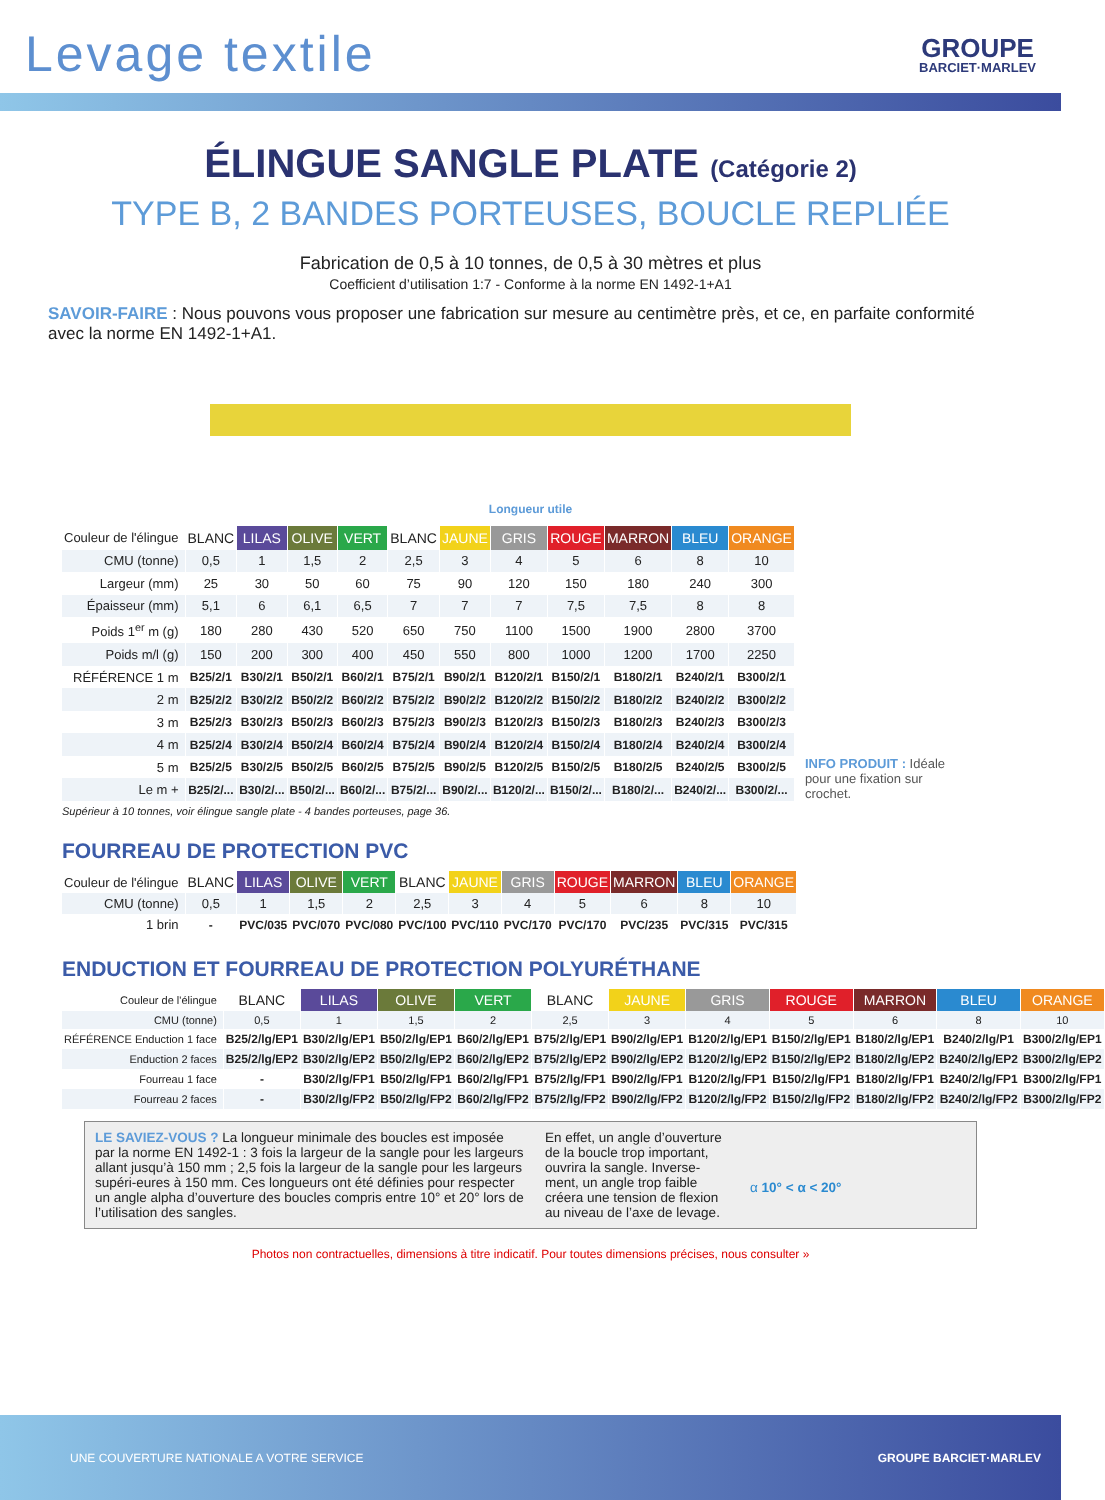Levage textile
GROUPE
BARCIET·MARLEV
ÉLINGUE SANGLE PLATE (Catégorie 2)
TYPE B, 2 BANDES PORTEUSES, BOUCLE REPLIÉE
Fabrication de 0,5 à 10 tonnes, de 0,5 à 30 mètres et plus
Coefficient d’utilisation 1:7 - Conforme à la norme EN 1492-1+A1
SAVOIR-FAIRE : Nous pouvons vous proposer une fabrication sur mesure au centimètre près, et ce, en parfaite conformité avec la norme EN 1492-1+A1.
Longueur utile
| Couleur de l'élingue | BLANC | LILAS | OLIVE | VERT | BLANC | JAUNE | GRIS | ROUGE | MARRON | BLEU | ORANGE |
| CMU (tonne) | 0,5 | 1 | 1,5 | 2 | 2,5 | 3 | 4 | 5 | 6 | 8 | 10 |
| Largeur (mm) | 25 | 30 | 50 | 60 | 75 | 90 | 120 | 150 | 180 | 240 | 300 |
| Épaisseur (mm) | 5,1 | 6 | 6,1 | 6,5 | 7 | 7 | 7 | 7,5 | 7,5 | 8 | 8 |
| Poids 1<sup>er</sup> m (g) | 180 | 280 | 430 | 520 | 650 | 750 | 1100 | 1500 | 1900 | 2800 | 3700 |
| Poids m/l (g) | 150 | 200 | 300 | 400 | 450 | 550 | 800 | 1000 | 1200 | 1700 | 2250 |
| RÉFÉRENCE 1 m | B25/2/1 | B30/2/1 | B50/2/1 | B60/2/1 | B75/2/1 | B90/2/1 | B120/2/1 | B150/2/1 | B180/2/1 | B240/2/1 | B300/2/1 |
| 2 m | B25/2/2 | B30/2/2 | B50/2/2 | B60/2/2 | B75/2/2 | B90/2/2 | B120/2/2 | B150/2/2 | B180/2/2 | B240/2/2 | B300/2/2 |
| 3 m | B25/2/3 | B30/2/3 | B50/2/3 | B60/2/3 | B75/2/3 | B90/2/3 | B120/2/3 | B150/2/3 | B180/2/3 | B240/2/3 | B300/2/3 |
| 4 m | B25/2/4 | B30/2/4 | B50/2/4 | B60/2/4 | B75/2/4 | B90/2/4 | B120/2/4 | B150/2/4 | B180/2/4 | B240/2/4 | B300/2/4 |
| 5 m | B25/2/5 | B30/2/5 | B50/2/5 | B60/2/5 | B75/2/5 | B90/2/5 | B120/2/5 | B150/2/5 | B180/2/5 | B240/2/5 | B300/2/5 |
| Le m + | B25/2/... | B30/2/... | B50/2/... | B60/2/... | B75/2/... | B90/2/... | B120/2/... | B150/2/... | B180/2/... | B240/2/... | B300/2/... |
INFO PRODUIT : Idéale pour une fixation sur crochet.
Supérieur à 10 tonnes, voir élingue sangle plate - 4 bandes porteuses, page 36.
FOURREAU DE PROTECTION PVC
| Couleur de l'élingue | BLANC | LILAS | OLIVE | VERT | BLANC | JAUNE | GRIS | ROUGE | MARRON | BLEU | ORANGE |
| CMU (tonne) | 0,5 | 1 | 1,5 | 2 | 2,5 | 3 | 4 | 5 | 6 | 8 | 10 |
| 1 brin | - | PVC/035 | PVC/070 | PVC/080 | PVC/100 | PVC/110 | PVC/170 | PVC/170 | PVC/235 | PVC/315 | PVC/315 |
ENDUCTION ET FOURREAU DE PROTECTION POLYURÉTHANE
| Couleur de l'élingue | BLANC | LILAS | OLIVE | VERT | BLANC | JAUNE | GRIS | ROUGE | MARRON | BLEU | ORANGE |
| CMU (tonne) | 0,5 | 1 | 1,5 | 2 | 2,5 | 3 | 4 | 5 | 6 | 8 | 10 |
| RÉFÉRENCE Enduction 1 face | B25/2/lg/EP1 | B30/2/lg/EP1 | B50/2/lg/EP1 | B60/2/lg/EP1 | B75/2/lg/EP1 | B90/2/lg/EP1 | B120/2/lg/EP1 | B150/2/lg/EP1 | B180/2/lg/EP1 | B240/2/lg/P1 | B300/2/lg/EP1 |
| Enduction 2 faces | B25/2/lg/EP2 | B30/2/lg/EP2 | B50/2/lg/EP2 | B60/2/lg/EP2 | B75/2/lg/EP2 | B90/2/lg/EP2 | B120/2/lg/EP2 | B150/2/lg/EP2 | B180/2/lg/EP2 | B240/2/lg/EP2 | B300/2/lg/EP2 |
| Fourreau 1 face | - | B30/2/lg/FP1 | B50/2/lg/FP1 | B60/2/lg/FP1 | B75/2/lg/FP1 | B90/2/lg/FP1 | B120/2/lg/FP1 | B150/2/lg/FP1 | B180/2/lg/FP1 | B240/2/lg/FP1 | B300/2/lg/FP1 |
| Fourreau 2 faces | - | B30/2/lg/FP2 | B50/2/lg/FP2 | B60/2/lg/FP2 | B75/2/lg/FP2 | B90/2/lg/FP2 | B120/2/lg/FP2 | B150/2/lg/FP2 | B180/2/lg/FP2 | B240/2/lg/FP2 | B300/2/lg/FP2 |
LE SAVIEZ-VOUS ? La longueur minimale des boucles est imposée par la norme EN 1492-1 : 3 fois la largeur de la sangle pour les largeurs allant jusqu’à 150 mm ; 2,5 fois la largeur de la sangle pour les largeurs supéri-eures à 150 mm. Ces longueurs ont été définies pour respecter un angle alpha d’ouverture des boucles compris entre 10° et 20° lors de l’utilisation des sangles.
En effet, un angle d’ouverture de la boucle trop important, ouvrira la sangle. Inverse-ment, un angle trop faible créera une tension de flexion au niveau de l’axe de levage.
α 10° < α < 20°
Photos non contractuelles, dimensions à titre indicatif. Pour toutes dimensions précises, nous consulter »
UNE COUVERTURE NATIONALE A VOTRE SERVICE GROUPE BARCIET·MARLEV